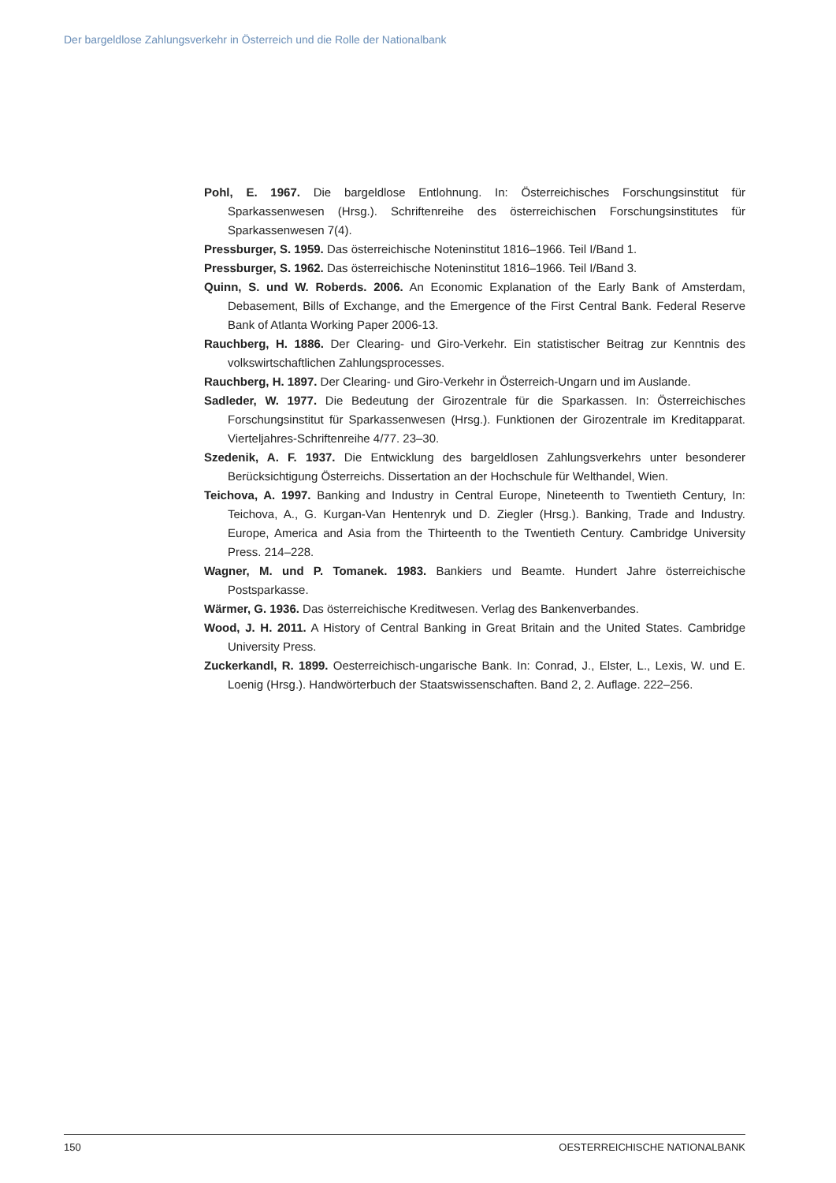Der bargeldlose Zahlungsverkehr in Österreich und die Rolle der Nationalbank
Pohl, E. 1967. Die bargeldlose Entlohnung. In: Österreichisches Forschungsinstitut für Sparkassenwesen (Hrsg.). Schriftenreihe des österreichischen Forschungsinstitutes für Sparkassenwesen 7(4).
Pressburger, S. 1959. Das österreichische Noteninstitut 1816–1966. Teil I/Band 1.
Pressburger, S. 1962. Das österreichische Noteninstitut 1816–1966. Teil I/Band 3.
Quinn, S. und W. Roberds. 2006. An Economic Explanation of the Early Bank of Amsterdam, Debasement, Bills of Exchange, and the Emergence of the First Central Bank. Federal Reserve Bank of Atlanta Working Paper 2006-13.
Rauchberg, H. 1886. Der Clearing- und Giro-Verkehr. Ein statistischer Beitrag zur Kenntnis des volkswirtschaftlichen Zahlungsprocesses.
Rauchberg, H. 1897. Der Clearing- und Giro-Verkehr in Österreich-Ungarn und im Auslande.
Sadleder, W. 1977. Die Bedeutung der Girozentrale für die Sparkassen. In: Österreichisches Forschungsinstitut für Sparkassenwesen (Hrsg.). Funktionen der Girozentrale im Kreditapparat. Vierteljahres-Schriftenreihe 4/77. 23–30.
Szedenik, A. F. 1937. Die Entwicklung des bargeldlosen Zahlungsverkehrs unter besonderer Berücksichtigung Österreichs. Dissertation an der Hochschule für Welthandel, Wien.
Teichova, A. 1997. Banking and Industry in Central Europe, Nineteenth to Twentieth Century, In: Teichova, A., G. Kurgan-Van Hentenryk und D. Ziegler (Hrsg.). Banking, Trade and Industry. Europe, America and Asia from the Thirteenth to the Twentieth Century. Cambridge University Press. 214–228.
Wagner, M. und P. Tomanek. 1983. Bankiers und Beamte. Hundert Jahre österreichische Postsparkasse.
Wärmer, G. 1936. Das österreichische Kreditwesen. Verlag des Bankenverbandes.
Wood, J. H. 2011. A History of Central Banking in Great Britain and the United States. Cambridge University Press.
Zuckerkandl, R. 1899. Oesterreichisch-ungarische Bank. In: Conrad, J., Elster, L., Lexis, W. und E. Loenig (Hrsg.). Handwörterbuch der Staatswissenschaften. Band 2, 2. Auflage. 222–256.
150 OESTERREICHISCHE NATIONALBANK